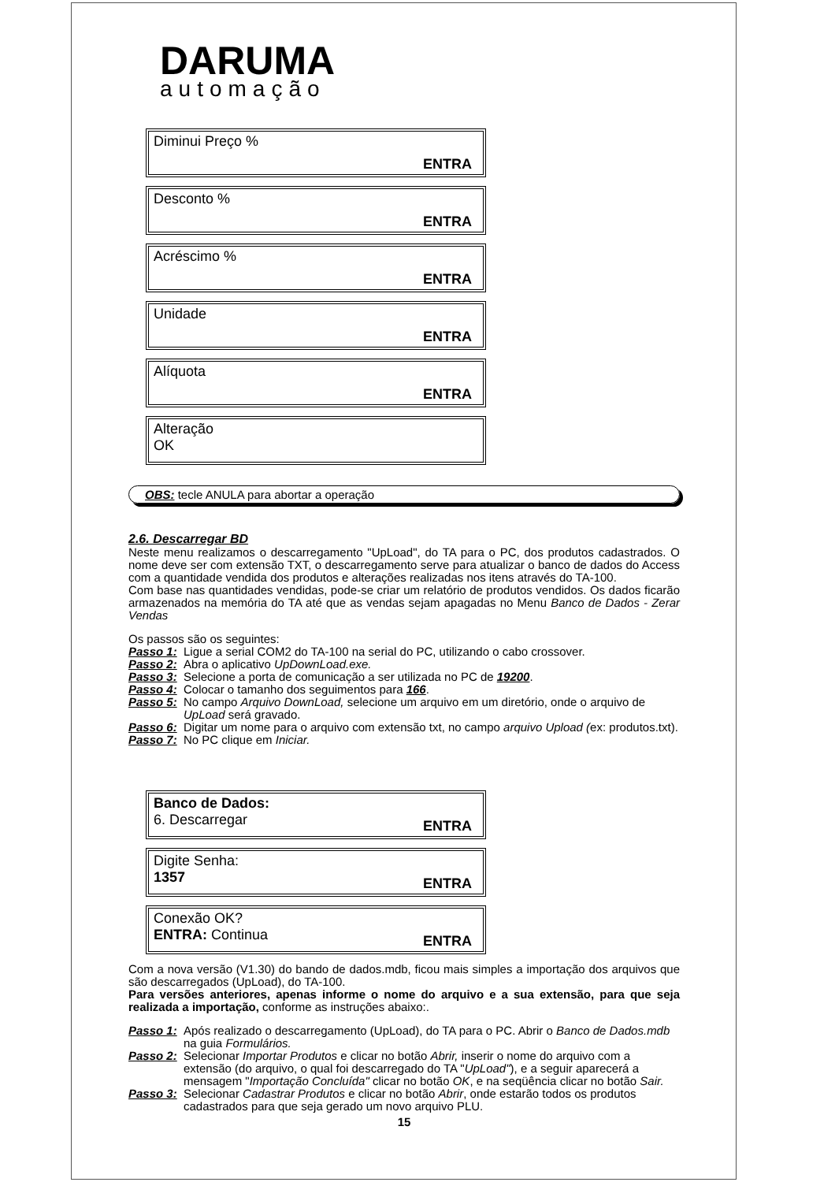DARUMA
automação
Diminui Preço %
ENTRA
Desconto %
ENTRA
Acréscimo %
ENTRA
Unidade
ENTRA
Alíquota
ENTRA
Alteração
OK
OBS: tecle ANULA para abortar a operação
2.6. Descarregar BD
Neste menu realizamos o descarregamento "UpLoad", do TA para o PC, dos produtos cadastrados. O nome deve ser com extensão TXT, o descarregamento serve para atualizar o banco de dados do Access com a quantidade vendida dos produtos e alterações realizadas nos itens através do TA-100.
Com base nas quantidades vendidas, pode-se criar um relatório de produtos vendidos. Os dados ficarão armazenados na memória do TA até que as vendas sejam apagadas no Menu Banco de Dados - Zerar Vendas
Os passos são os seguintes:
Passo 1: Ligue a serial COM2 do TA-100 na serial do PC, utilizando o cabo crossover.
Passo 2: Abra o aplicativo UpDownLoad.exe.
Passo 3: Selecione a porta de comunicação a ser utilizada no PC de 19200.
Passo 4: Colocar o tamanho dos seguimentos para 166.
Passo 5: No campo Arquivo DownLoad, selecione um arquivo em um diretório, onde o arquivo de UpLoad será gravado.
Passo 6: Digitar um nome para o arquivo com extensão txt, no campo arquivo Upload (ex: produtos.txt).
Passo 7: No PC clique em Iniciar.
Banco de Dados:
6. Descarregar
ENTRA
Digite Senha:
1357
ENTRA
Conexão OK?
ENTRA: Continua
ENTRA
Com a nova versão (V1.30) do bando de dados.mdb, ficou mais simples a importação dos arquivos que são descarregados (UpLoad), do TA-100.
Para versões anteriores, apenas informe o nome do arquivo e a sua extensão, para que seja realizada a importação, conforme as instruções abaixo:.
Passo 1: Após realizado o descarregamento (UpLoad), do TA para o PC. Abrir o Banco de Dados.mdb na guia Formulários.
Passo 2: Selecionar Importar Produtos e clicar no botão Abrir, inserir o nome do arquivo com a extensão (do arquivo, o qual foi descarregado do TA "UpLoad"), e a seguir aparecerá a mensagem "Importação Concluída" clicar no botão OK, e na seqüência clicar no botão Sair.
Passo 3: Selecionar Cadastrar Produtos e clicar no botão Abrir, onde estarão todos os produtos cadastrados para que seja gerado um novo arquivo PLU.
15